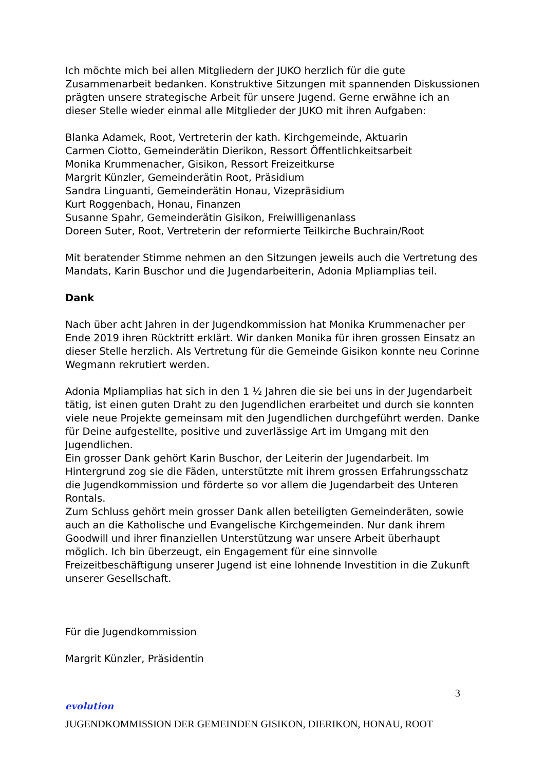Ich möchte mich bei allen Mitgliedern der JUKO herzlich für die gute Zusammenarbeit bedanken. Konstruktive Sitzungen mit spannenden Diskussionen prägten unsere strategische Arbeit für unsere Jugend. Gerne erwähne ich an dieser Stelle wieder einmal alle Mitglieder der JUKO mit ihren Aufgaben:
Blanka Adamek, Root, Vertreterin der kath. Kirchgemeinde, Aktuarin
Carmen Ciotto, Gemeinderätin Dierikon, Ressort Öffentlichkeitsarbeit
Monika Krummenacher, Gisikon, Ressort Freizeitkurse
Margrit Künzler, Gemeinderätin Root, Präsidium
Sandra Linguanti, Gemeinderätin Honau, Vizepräsidium
Kurt Roggenbach, Honau, Finanzen
Susanne Spahr, Gemeinderätin Gisikon, Freiwilligenanlass
Doreen Suter, Root, Vertreterin der reformierte Teilkirche Buchrain/Root
Mit beratender Stimme nehmen an den Sitzungen jeweils auch die Vertretung des Mandats, Karin Buschor und die Jugendarbeiterin, Adonia Mpliamplias teil.
Dank
Nach über acht Jahren in der Jugendkommission hat Monika Krummenacher per Ende 2019 ihren Rücktritt erklärt. Wir danken Monika für ihren grossen Einsatz an dieser Stelle herzlich. Als Vertretung für die Gemeinde Gisikon konnte neu Corinne Wegmann rekrutiert werden.
Adonia Mpliamplias hat sich in den 1 ½ Jahren die sie bei uns in der Jugendarbeit tätig, ist einen guten Draht zu den Jugendlichen erarbeitet und durch sie konnten viele neue Projekte gemeinsam mit den Jugendlichen durchgeführt werden. Danke für Deine aufgestellte, positive und zuverlässige Art im Umgang mit den Jugendlichen.
Ein grosser Dank gehört Karin Buschor, der Leiterin der Jugendarbeit. Im Hintergrund zog sie die Fäden, unterstützte mit ihrem grossen Erfahrungsschatz die Jugendkommission und förderte so vor allem die Jugendarbeit des Unteren Rontals.
Zum Schluss gehört mein grosser Dank allen beteiligten Gemeinderäten, sowie auch an die Katholische und Evangelische Kirchgemeinden. Nur dank ihrem Goodwill und ihrer finanziellen Unterstützung war unsere Arbeit überhaupt möglich. Ich bin überzeugt, ein Engagement für eine sinnvolle Freizeitbeschäftigung unserer Jugend ist eine lohnende Investition in die Zukunft unserer Gesellschaft.
Für die Jugendkommission
Margrit Künzler, Präsidentin
3
evolution
JUGENDKOMMISSION DER GEMEINDEN GISIKON, DIERIKON, HONAU, ROOT